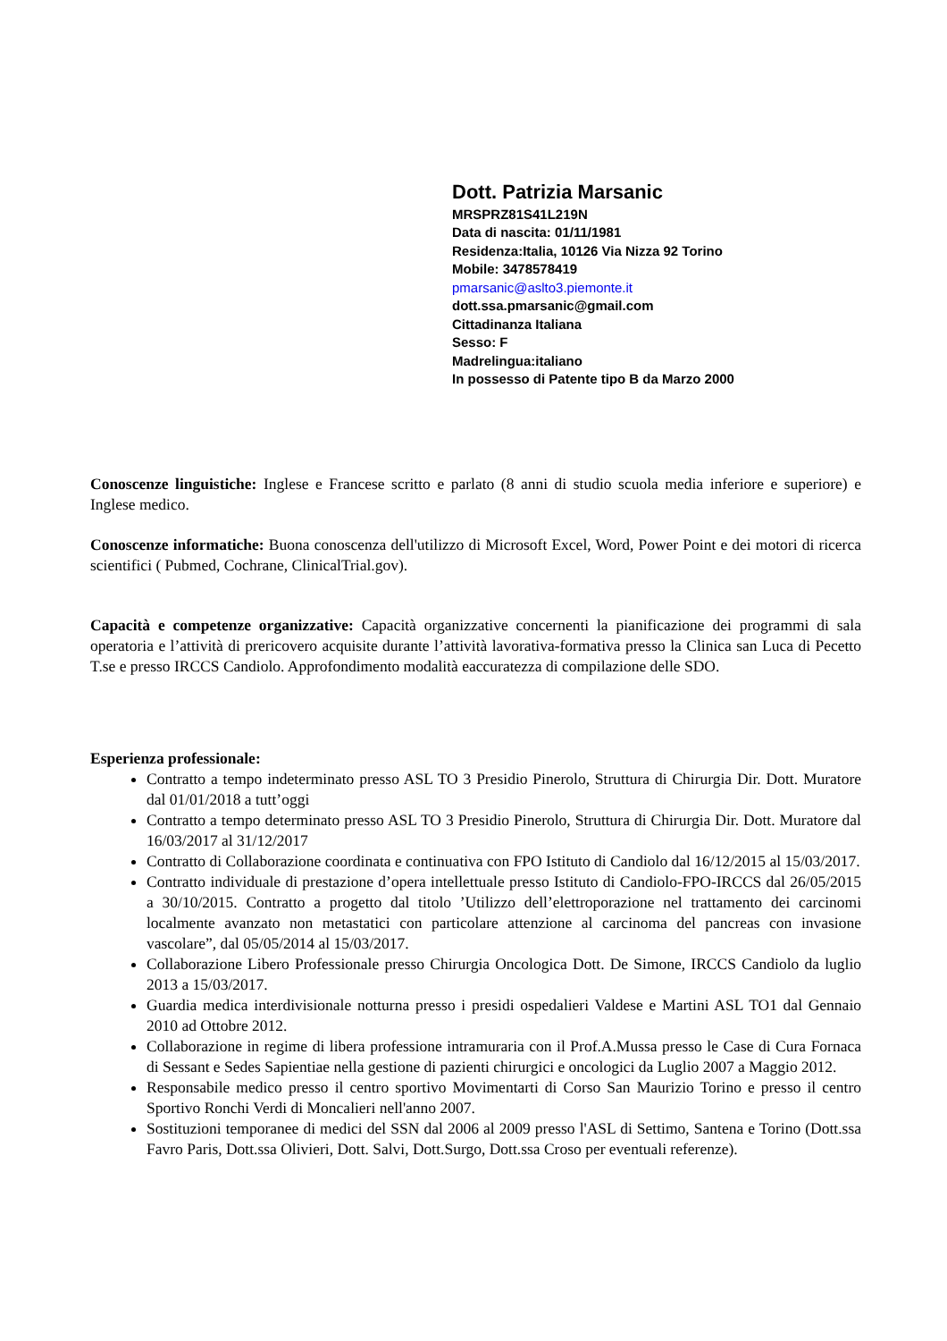Dott. Patrizia Marsanic
MRSPRZ81S41L219N
Data di nascita: 01/11/1981
Residenza:Italia, 10126 Via Nizza 92 Torino
Mobile: 3478578419
pmarsanic@aslto3.piemonte.it
dott.ssa.pmarsanic@gmail.com
Cittadinanza Italiana
Sesso: F
Madrelingua:italiano
In possesso di Patente tipo B da Marzo 2000
Conoscenze linguistiche: Inglese e Francese scritto e parlato (8 anni di studio scuola media inferiore e superiore) e Inglese medico.
Conoscenze informatiche: Buona conoscenza dell'utilizzo di Microsoft Excel, Word, Power Point e dei motori di ricerca scientifici ( Pubmed, Cochrane, ClinicalTrial.gov).
Capacità e competenze organizzative: Capacità organizzative concernenti la pianificazione dei programmi di sala operatoria e l’attività di prericovero acquisite durante l’attività lavorativa-formativa presso la Clinica san Luca di Pecetto T.se e presso IRCCS Candiolo. Approfondimento modalità eaccuratezza di compilazione delle SDO.
Esperienza professionale:
Contratto a tempo indeterminato presso ASL TO 3 Presidio Pinerolo, Struttura di Chirurgia Dir. Dott. Muratore dal 01/01/2018 a tutt’oggi
Contratto a tempo determinato presso ASL TO 3 Presidio Pinerolo, Struttura di Chirurgia Dir. Dott. Muratore dal 16/03/2017 al 31/12/2017
Contratto di Collaborazione coordinata e continuativa con FPO Istituto di Candiolo dal 16/12/2015 al 15/03/2017.
Contratto individuale di prestazione d’opera intellettuale presso Istituto di Candiolo-FPO-IRCCS dal 26/05/2015 a 30/10/2015. Contratto a progetto dal titolo ’Utilizzo dell’elettroporazione nel trattamento dei carcinomi localmente avanzato non metastatici con particolare attenzione al carcinoma del pancreas con invasione vascolare”, dal 05/05/2014 al 15/03/2017.
Collaborazione Libero Professionale presso Chirurgia Oncologica Dott. De Simone, IRCCS Candiolo da luglio 2013 a 15/03/2017.
Guardia medica interdivisionale notturna presso i presidi ospedalieri Valdese e Martini ASL TO1 dal Gennaio 2010 ad Ottobre 2012.
Collaborazione in regime di libera professione intramuraria con il Prof.A.Mussa presso le Case di Cura Fornaca di Sessant e Sedes Sapientiae nella gestione di pazienti chirurgici e oncologici da Luglio 2007 a Maggio 2012.
Responsabile medico presso il centro sportivo Movimentarti di Corso San Maurizio Torino e presso il centro Sportivo Ronchi Verdi di Moncalieri nell'anno 2007.
Sostituzioni temporanee di medici del SSN dal 2006 al 2009 presso l'ASL di Settimo, Santena e Torino (Dott.ssa Favro Paris, Dott.ssa Olivieri, Dott. Salvi, Dott.Surgo, Dott.ssa Croso per eventuali referenze).